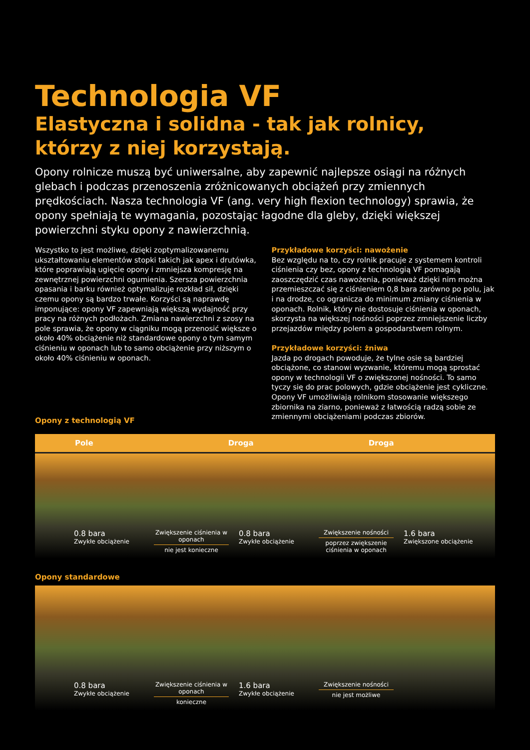Technologia VF
Elastyczna i solidna - tak jak rolnicy,
którzy z niej korzystają.
Opony rolnicze muszą być uniwersalne, aby zapewnić najlepsze osiągi na różnych glebach i podczas przenoszenia zróżnicowanych obciążeń przy zmiennych prędkościach. Nasza technologia VF (ang. very high flexion technology) sprawia, że opony spełniają te wymagania, pozostając łagodne dla gleby, dzięki większej powierzchni styku opony z nawierzchnią.
Wszystko to jest możliwe, dzięki zoptymalizowanemu ukształtowaniu elementów stopki takich jak apex i drutówka, które poprawiają ugięcie opony i zmniejsza kompresję na zewnętrznej powierzchni ogumienia. Szersza powierzchnia opasania i barku również optymalizuje rozkład sił, dzięki czemu opony są bardzo trwałe. Korzyści są naprawdę imponujące: opony VF zapewniają większą wydajność przy pracy na różnych podłożach. Zmiana nawierzchni z szosy na pole sprawia, że opony w ciągniku mogą przenosić większe o około 40% obciążenie niż standardowe opony o tym samym ciśnieniu w oponach lub to samo obciążenie przy niższym o około 40% ciśnieniu w oponach.
Opony z technologią VF
Przykładowe korzyści: nawożenie
Bez względu na to, czy rolnik pracuje z systemem kontroli ciśnienia czy bez, opony z technologią VF pomagają zaoszczędzić czas nawożenia, ponieważ dzięki nim można przemieszczać się z ciśnieniem 0,8 bara zarówno po polu, jak i na drodze, co ogranicza do minimum zmiany ciśnienia w oponach. Rolnik, który nie dostosuje ciśnienia w oponach, skorzysta na większej nośności poprzez zmniejszenie liczby przejazdów między polem a gospodarstwem rolnym.
Przykładowe korzyści: żniwa
Jazda po drogach powoduje, że tylne osie są bardziej obciążone, co stanowi wyzwanie, któremu mogą sprostać opony w technologii VF o zwiększonej nośności. To samo tyczy się do prac polowych, gdzie obciążenie jest cykliczne. Opony VF umożliwiają rolnikom stosowanie większego zbiornika na ziarno, ponieważ z łatwością radzą sobie ze zmiennymi obciążeniami podczas zbiorów.
Pole Droga Droga
0.8 bara
Zwykłe obciążenie
Zwiększenie ciśnienia w oponach nie jest konieczne
0.8 bara
Zwykłe obciążenie
Zwiększenie nośności poprzez zwiększenie ciśnienia w oponach
1.6 bara
Zwiększone obciążenie
Opony standardowe
0.8 bara
Zwykłe obciążenie
Zwiększenie ciśnienia w oponach konieczne
1.6 bara
Zwykłe obciążenie
Zwiększenie nośności nie jest możliwe